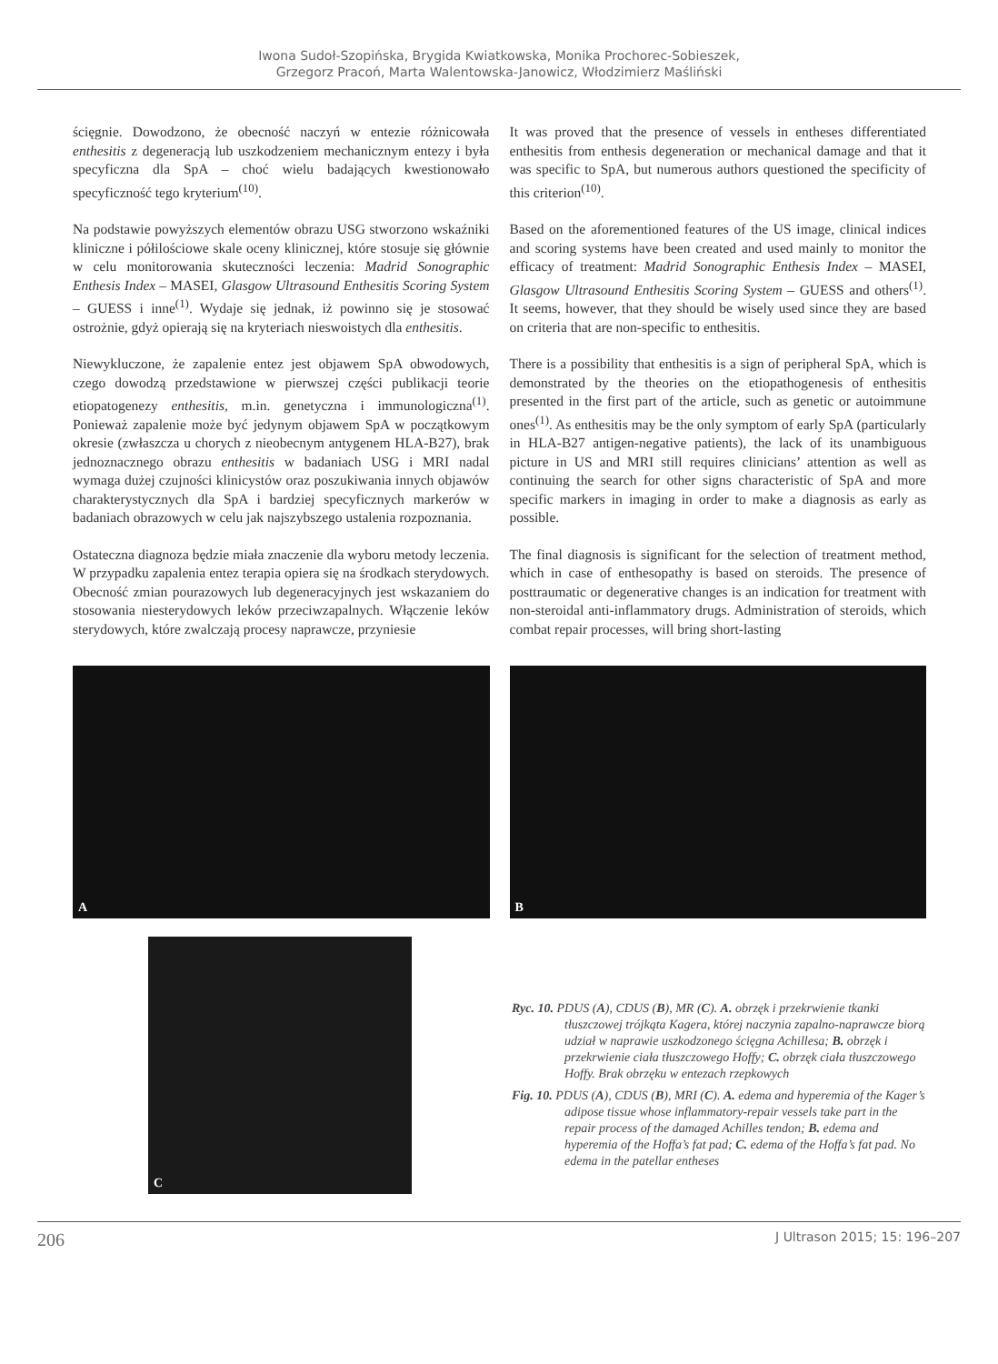Iwona Sudoł-Szopińska, Brygida Kwiatkowska, Monika Prochorec-Sobieszek,
Grzegorz Pracoń, Marta Walentowska-Janowicz, Włodzimierz Maśliński
ścięgnie. Dowodzono, że obecność naczyń w entezie różnicowała enthesitis z degeneracją lub uszkodzeniem mechanicznym entezy i była specyficzna dla SpA – choć wielu badających kwestionowało specyficzność tego kryterium<sup>(10)</sup>.
Na podstawie powyższych elementów obrazu USG stworzono wskaźniki kliniczne i półilościowe skale oceny klinicznej, które stosuje się głównie w celu monitorowania skuteczności leczenia: Madrid Sonographic Enthesis Index – MASEI, Glasgow Ultrasound Enthesitis Scoring System – GUESS i inne<sup>(1)</sup>. Wydaje się jednak, iż powinno się je stosować ostrożnie, gdyż opierają się na kryteriach nieswoistych dla enthesitis.
Niewykluczone, że zapalenie entez jest objawem SpA obwodowych, czego dowodzą przedstawione w pierwszej części publikacji teorie etiopatogenezy enthesitis, m.in. genetyczna i immunologiczna<sup>(1)</sup>. Ponieważ zapalenie może być jedynym objawem SpA w początkowym okresie (zwłaszcza u chorych z nieobecnym antygenem HLA-B27), brak jednoznacznego obrazu enthesitis w badaniach USG i MRI nadal wymaga dużej czujności klinicystów oraz poszukiwania innych objawów charakterystycznych dla SpA i bardziej specyficznych markerów w badaniach obrazowych w celu jak najszybszego ustalenia rozpoznania.
Ostateczna diagnoza będzie miała znaczenie dla wyboru metody leczenia. W przypadku zapalenia entez terapia opiera się na środkach sterydowych. Obecność zmian pourazowych lub degeneracyjnych jest wskazaniem do stosowania niesterydowych leków przeciwzapalnych. Włączenie leków sterydowych, które zwalczają procesy naprawcze, przyniesie
It was proved that the presence of vessels in entheses differentiated enthesitis from enthesis degeneration or mechanical damage and that it was specific to SpA, but numerous authors questioned the specificity of this criterion<sup>(10)</sup>.
Based on the aforementioned features of the US image, clinical indices and scoring systems have been created and used mainly to monitor the efficacy of treatment: Madrid Sonographic Enthesis Index – MASEI, Glasgow Ultrasound Enthesitis Scoring System – GUESS and others<sup>(1)</sup>. It seems, however, that they should be wisely used since they are based on criteria that are non-specific to enthesitis.
There is a possibility that enthesitis is a sign of peripheral SpA, which is demonstrated by the theories on the etiopathogenesis of enthesitis presented in the first part of the article, such as genetic or autoimmune ones<sup>(1)</sup>. As enthesitis may be the only symptom of early SpA (particularly in HLA-B27 antigen-negative patients), the lack of its unambiguous picture in US and MRI still requires clinicians’ attention as well as continuing the search for other signs characteristic of SpA and more specific markers in imaging in order to make a diagnosis as early as possible.
The final diagnosis is significant for the selection of treatment method, which in case of enthesopathy is based on steroids. The presence of posttraumatic or degenerative changes is an indication for treatment with non-steroidal anti-inflammatory drugs. Administration of steroids, which combat repair processes, will bring short-lasting
A
B
C
Ryc. 10. PDUS (A), CDUS (B), MR (C). A. obrzęk i przekrwienie tkanki tłuszczowej trójkąta Kagera, której naczynia zapalno-naprawcze biorą udział w naprawie uszkodzonego ścięgna Achillesa; B. obrzęk i przekrwienie ciała tłuszczowego Hoffy; C. obrzęk ciała tłuszczowego Hoffy. Brak obrzęku w entezach rzepkowych
Fig. 10. PDUS (A), CDUS (B), MRI (C). A. edema and hyperemia of the Kager’s adipose tissue whose inflammatory-repair vessels take part in the repair process of the damaged Achilles tendon; B. edema and hyperemia of the Hoffa’s fat pad; C. edema of the Hoffa’s fat pad. No edema in the patellar entheses
206 J Ultrason 2015; 15: 196–207